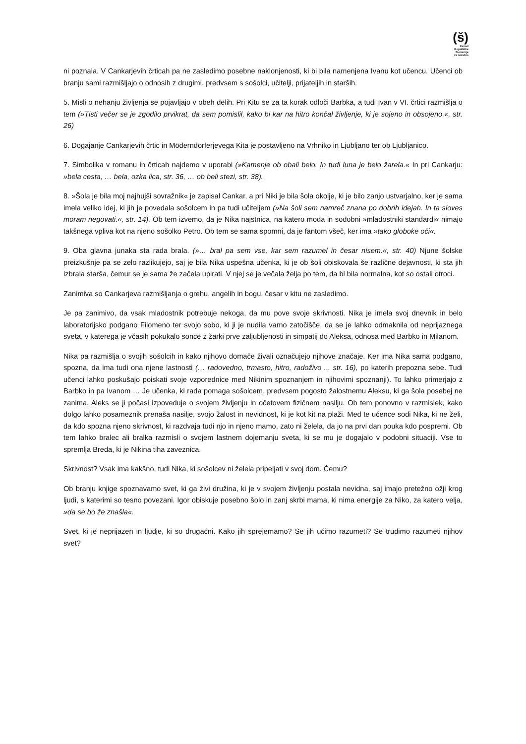(š)
Zavod
Republike
Slovenije
za šolstvo
ni poznala. V Cankarjevih črticah pa ne zasledimo posebne naklonjenosti, ki bi bila namenjena Ivanu kot učencu. Učenci ob branju sami razmišljajo o odnosih z drugimi, predvsem s sošolci, učitelji, prijateljih in starših.
5. Misli o nehanju življenja se pojavljajo v obeh delih. Pri Kitu se za ta korak odloči Barbka, a tudi Ivan v VI. črtici razmišlja o tem (»Tisti večer se je zgodilo prvikrat, da sem pomislil, kako bi kar na hitro končal življenje, ki je sojeno in obsojeno.«, str. 26)
6. Dogajanje Cankarjevih črtic in Möderndorferjevega Kita je postavljeno na Vrhniko in Ljubljano ter ob Ljubljanico.
7. Simbolika v romanu in črticah najdemo v uporabi (»Kamenje ob obali belo. In tudi luna je belo žarela.« In pri Cankarju: »bela cesta, … bela, ozka lica, str. 36, … ob beli stezi, str. 38).
8. »Šola je bila moj najhujši sovražnik« je zapisal Cankar, a pri Niki je bila šola okolje, ki je bilo zanjo ustvarjalno, ker je sama imela veliko idej, ki jih je povedala sošolcem in pa tudi učiteljem (»Na šoli sem namreč znana po dobrih idejah. In ta sloves moram negovati.«, str. 14). Ob tem izvemo, da je Nika najstnica, na katero moda in sodobni »mladostniki standardi« nimajo takšnega vpliva kot na njeno sošolko Petro. Ob tem se sama spomni, da je fantom všeč, ker ima »tako globoke oči«.
9. Oba glavna junaka sta rada brala. (»… bral pa sem vse, kar sem razumel in česar nisem.«, str. 40) Njune šolske preizkušnje pa se zelo razlikujejo, saj je bila Nika uspešna učenka, ki je ob šoli obiskovala še različne dejavnosti, ki sta jih izbrala starša, čemur se je sama že začela upirati. V njej se je večala želja po tem, da bi bila normalna, kot so ostali otroci.
Zanimiva so Cankarjeva razmišljanja o grehu, angelih in bogu, česar v kitu ne zasledimo.
Je pa zanimivo, da vsak mladostnik potrebuje nekoga, da mu pove svoje skrivnosti. Nika je imela svoj dnevnik in belo laboratorijsko podgano Filomeno ter svojo sobo, ki ji je nudila varno zatočišče, da se je lahko odmaknila od neprijaznega sveta, v katerega je včasih pokukalo sonce z žarki prve zaljubljenosti in simpatij do Aleksa, odnosa med Barbko in Milanom.
Nika pa razmišlja o svojih sošolcih in kako njihovo domače živali označujejo njihove značaje. Ker ima Nika sama podgano, spozna, da ima tudi ona njene lastnosti (… radovedno, trmasto, hitro, radoživo ... str. 16), po katerih prepozna sebe. Tudi učenci lahko poskušajo poiskati svoje vzporednice med Nikinim spoznanjem in njihovimi spoznanji). To lahko primerjajo z Barbko in pa Ivanom … Je učenka, ki rada pomaga sošolcem, predvsem pogosto žalostnemu Aleksu, ki ga šola posebej ne zanima. Aleks se ji počasi izpoveduje o svojem življenju in očetovem fizičnem nasilju. Ob tem ponovno v razmislek, kako dolgo lahko posameznik prenaša nasilje, svojo žalost in nevidnost, ki je kot kit na plaži. Med te učence sodi Nika, ki ne želi, da kdo spozna njeno skrivnost, ki razdvaja tudi njo in njeno mamo, zato ni želela, da jo na prvi dan pouka kdo pospremi. Ob tem lahko bralec ali bralka razmisli o svojem lastnem dojemanju sveta, ki se mu je dogajalo v podobni situaciji. Vse to spremlja Breda, ki je Nikina tiha zaveznica.
Skrivnost? Vsak ima kakšno, tudi Nika, ki sošolcev ni želela pripeljati v svoj dom. Čemu?
Ob branju knjige spoznavamo svet, ki ga živi družina, ki je v svojem življenju postala nevidna, saj imajo pretežno ožji krog ljudi, s katerimi so tesno povezani. Igor obiskuje posebno šolo in zanj skrbi mama, ki nima energije za Niko, za katero velja, »da se bo že znašla«.
Svet, ki je neprijazen in ljudje, ki so drugačni. Kako jih sprejemamo? Se jih učimo razumeti? Se trudimo razumeti njihov svet?